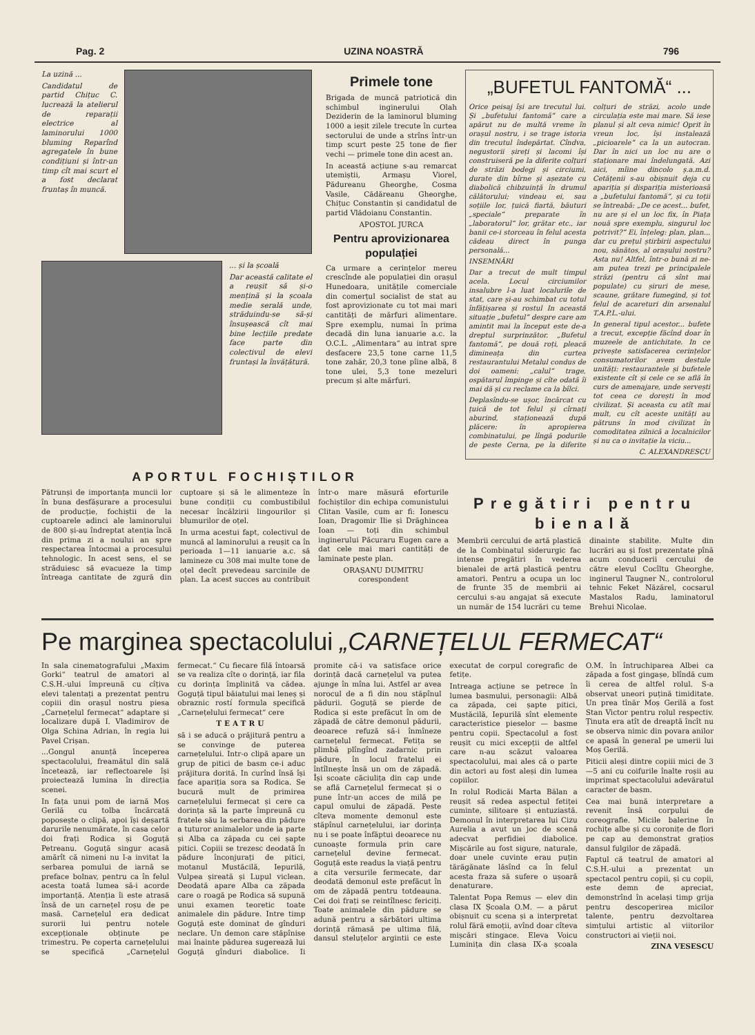Pag. 2 UZINA NOASTRĂ 796
La uzină ...
Candidatul de partid Chițuc C. lucrează la atelierul de reparații electrice al laminorului 1000 bluming Reparînd agregatele în bune condițiuni și într-un timp cît mai scurt el a fost declarat fruntaș în muncă.
... și la școală
Dar această calitate el a reușit să și-o mențină și la școala medie serală unde, străduindu-se să-și însușească cît mai bine lecțiile predate face parte din colectivul de elevi fruntași la învățătură.
Primele tone
Brigada de muncă patriotică din schimbul inginerului Olah Deziderin de la laminorul bluming 1000 a ieșit zilele trecute în curtea sectorului de unde a strîns într-un timp scurt peste 25 tone de fier vechi — primele tone din acest an.
In această acțiune s-au remarcat utemiștii, Armașu Viorel, Pădureanu Gheorghe, Cosma Vasile, Cădăreanu Gheorghe, Chițuc Constantin și candidatul de partid Vlădoianu Constantin.
APOSTOL JURCA
Pentru aprovizionarea populației
Ca urmare a cerințelor mereu crescînde ale populației din orașul Hunedoara, unitățile comerciale din comerțul socialist de stat au fost aprovizionate cu tot mai mari cantități de mărfuri alimentare. Spre exemplu, numai în prima decadă din luna ianuarie a.c. la O.C.L. „Alimentara“ au intrat spre desfacere 23,5 tone carne 11,5 tone zahăr, 20,3 tone pîine albă, 8 tone ulei, 5,3 tone mezeluri precum și alte mărfuri.
„BUFETUL FANTOMĂ“ ...
Orice peisaj își are trecutul lui. Și „bufetului fantomă“ care a apărut nu de multă vreme în orașul nostru, i se trage istoria din trecutul îndepărtat. Cîndva, negustorii șireți și lacomi își construiseră pe la diferite colțuri de străzi bodegi și circiumi, durate din bîrne și așezate cu diabolică chibzuință în drumul călătorului; vindeau ei, sau soțiile lor, țuică fiartă, băuturi „speciale“ preparate în „laboratorul“ lor, grătar etc., iar banii ce-i storceau în felul acesta cădeau direct în punga personală...
INSEMNĂRI
Dar a trecut de mult timpul acela. Locul circiumilor insalubre l-a luat localurile de stat, care și-au schimbat cu totul înfățișarea și rostul In această situație „bufetul“ despre care am amintit mai la început este de-a dreptul surprinzător. „Bufetul fantomă“, pe două roți, pleacă dimineața din curtea restaurantului Metalul condus de doi oameni: „calul“ trage, ospătarul împinge și cîte odată îi mai dă și cu reclame ca la bîlci.
Deplasîndu-se ușor, încărcat cu țuică de tot felul și cîrnați aburind, staționează după plăcere: în apropierea combinatului, pe lîngă podurile de peste Cerna, pe la diferite colțuri de străzi, acolo unde circulația este mai mare. Să iese planul și alt ceva nimic! Oprit în vreun loc, își instalează „picioarele“ ca la un autocran. Dar în nici un loc nu are o staționare mai îndelungată. Azi aici, mîine dincolo ș.a.m.d. Cetățenii s-au obișnuit deja cu apariția și dispariția misterioasă a „bufetului fantomă“, și cu toții se întreabă: „De ce acest... bufet, nu are și el un loc fix, în Piața nouă spre exemplu, singurul loc potrivit?“ Ei, înțeleg: plan, plan... dar cu prețul știrbirii aspectului nou, sănătos, al orașului nostru? Asta nu! Altfel, într-o bună zi ne-am putea trezi pe principalele străzi (pentru că sînt mai populate) cu șiruri de mese, scaune, grătare fumegind, și tot felul de acareturi din arsenalul T.A.P.L.-ului.
In general tipul acestor... bufete a trecut, excepție făcînd doar în muzeele de antichitate. In ce privește satisfacerea cerințelor consumatorilor avem destule unități: restaurantele și bufetele existente cît și cele ce se află în curs de amenajare, unde servești tot ceea ce dorești în mod civilizat. Și aceasta cu atît mai mult, cu cît aceste unități au pătruns în mod civilizat în comoditatea zilnică a localnicilor și nu ca o invitație la viciu...
C. ALEXANDRESCU
APORTUL FOCHIȘTILOR
Pătrunși de importanța muncii lor în buna desfășurare a procesului de producție, fochiștii de la cuptoarele adinci ale laminorului de 800 și-au îndreptat atenția încă din prima zi a noului an spre respectarea întocmai a procesului tehnologic. In acest sens, el se străduiesc să evacueze la timp întreaga cantitate de zgură din cuptoare și să le alimenteze în bune condiții cu combustibilul necesar încălzirii lingourilor și blumurilor de oțel.
In urma acestui fapt, colectivul de muncă al laminorului a reușit ca în perioada 1—11 ianuarie a.c. să lamineze cu 308 mai multe tone de oțel decît prevedeau sarcinile de plan. La acest succes au contribuit într-o mare măsură eforturile fochiștilor din echipa comunistului Clitan Vasile, cum ar fi: Ionescu Ioan, Dragomir Ilie și Drăghincea Ioan — toți din schimbul inginerului Păcuraru Eugen care a dat cele mai mari cantități de laminate peste plan.
ORAȘANU DUMITRU
corespondent
Pregătiri pentru bienală
Membrii cercului de artă plastică de la Combinatul siderurgic fac intense pregătiri în vederea bienalei de artă plastică pentru amatori. Pentru a ocupa un loc de frunte 35 de membrii ai cercului s-au angajat să execute un număr de 154 lucrări cu teme dinainte stabilite. Multe din lucrări au și fost prezentate pînă acum conducerii cercului de către elevul Cocîltu Gheorghe, inginerul Taugner N., controlorul tehnic Feket Năzărel, cocsarul Mastalos Radu, laminatorul Brehui Nicolae.
Pe marginea spectacolului „CARNEȚELUL FERMECAT“
In sala cinematografului „Maxim Gorki“ teatrul de amatori al C.S.H.-ului împreună cu cîțiva elevi talentați a prezentat pentru copiii din orașul nostru piesa „Carnețelul fermecat“ adaptare și localizare după I. Vladimirov de Olga Schina Adrian, în regia lui Pavel Crișan.
...Gongul anunță începerea spectacolului, freamătul din sală încetează, iar reflectoarele își proiectează lumina în direcția scenei.
In fața unui pom de iarnă Moș Gerilă cu tolba încărcată poposește o clipă, apoi își deșartă darurile nenumărate, în casa celor doi frați Rodica și Goguță Petreanu. Goguță singur acasă amărît că nimeni nu l-a invitat la serbarea pomului de iarnă se preface bolnav, pentru ca în felul acesta toată lumea să-i acorde importanță. Atenția îi este atrasă însă de un carnețel roșu de pe masă. Carnețelul era dedicat surorii lui pentru notele excepționale obținute pe trimestru. Pe coperta carnețelului se specifică „Carnețelul fermecat.“ Cu fiecare filă întoarsă se va realiza cîte o dorință, iar fila cu dorința împlinită va cădea. Goguță tipul băiatului mai leneș și obraznic rostí formula specifică „Carnețelului fermecat“ cere
TEATRU
să i se aducă o prăjitură pentru a se convinge de puterea carnețelului. Intr-o clipă apare un grup de pitici de basm ce-i aduc prăjitura dorită. In curînd însă își face apariția sora sa Rodica. Se bucură mult de primirea carnețelului fermecat și cere ca dorința să la parte împreună cu fratele său la serbarea din pădure a tuturor animalelor unde ia parte și Alba ca zăpada cu cei șapte pitici. Copiii se trezesc deodată în pădure înconjurați de pitici, motanul Mustăcilă, Iepurilă, Vulpea șireată și Lupul viclean. Deodată apare Alba ca zăpada care o roagă pe Rodica să supună unui examen teoretic toate animalele din pădure. Intre timp Goguță este dominat de gînduri neclare. Un demon care stăpînise mai înainte pădurea sugerează lui Goguță gînduri diabolice. Ii promite că-i va satisface orice dorință dacă carnețelul va putea ajunge în mîna lui. Astfel ar avea norocul de a fi din nou stăpînul pădurii. Goguță se pierde de Rodica și este prefăcut în om de zăpadă de către demonul pădurii, deoarece refuză să-i înmîneze carnețelul fermecat. Fetița se plimbă plîngînd zadarnic prin pădure, în locul fratelui ei întîlnește însă un om de zăpadă. Își scoate căciulița din cap unde se află Carnețelul fermecat și o pune într-un acces de milă pe capul omului de zăpadă. Peste cîteva momente demonul este stăpînul carnețelului, iar dorința nu i se poate înfăptui deoarece nu cunoaște formula prin care carnețelul devine fermecat. Goguță este readus la viață pentru a cita versurile fermecate, dar deodată demonul este prefăcut în om de zăpadă pentru totdeauna. Cei doi frați se reintîlnesc fericiți. Toate animalele din pădure se adună pentru a sărbători ultima dorință rămasă pe ultima filă, dansul steluțelor argintii ce este executat de corpul coregrafic de fetițe.
Intreaga acțiune se petrece în lumea basmului, personagii: Albă ca zăpada, cei șapte pitici, Mustăcilă, Iepurilă sînt elemente caracteristice pieselor — basme pentru copii. Spectacolul a fost reușit cu mici excepții de altfel care n-au scăzut valoarea spectacolului, mai ales că o parte din actori au fost aleși din lumea copiilor.
In rolul Rodicăi Marta Bălan a reușit să redea aspectul fetiței cuminte, silitoare și entuziastă. Demonul în interpretarea lui Cizu Aurelia a avut un joc de scenă adecvat perfidiei diabolice. Mișcările au fost sigure, naturale, doar unele cuvinte erau puțin tărăgănate lăsînd ca în felul acesta fraza să sufere o ușoară denaturare.
Talentat Popa Remus — elev din clasa IX Școala O.M. — a părut obișnuit cu scena și a interpretat rolul fără emoții, avînd doar cîteva mișcări stingace. Eleva Voicu Luminița din clasa IX-a școala O.M. în întruchiparea Albei ca zăpada a fost gingașe, blîndă cum îi cerea de altfel rolul. S-a observat uneori puțină timiditate. Un prea tînăr Moș Gerilă a fost Stan Victor pentru rolul respectiv. Ținuta era atît de dreaptă încît nu se observa nimic din povara anilor ce apasă în general pe umerii lui Moș Gerilă.
Piticii aleși dintre copiii mici de 3—5 ani cu coifurile înalte roșii au imprimat spectacolului adevăratul caracter de basm.
Cea mai bună interpretare a revenit însă corpului de coreografie. Micile balerine în rochițe albe și cu coronițe de flori pe cap au demonstrat grațios dansul fulgilor de zăpadă.
Faptul că teatrul de amatori al C.S.H.-ului a prezentat un spectacol pentru copii, și cu copii, este demn de apreciat, demonstrînd în același timp grija pentru descoperirea micilor talente, pentru dezvoltarea simțului artistic al viitorilor constructori ai vieții noi.
ZINA VESESCU